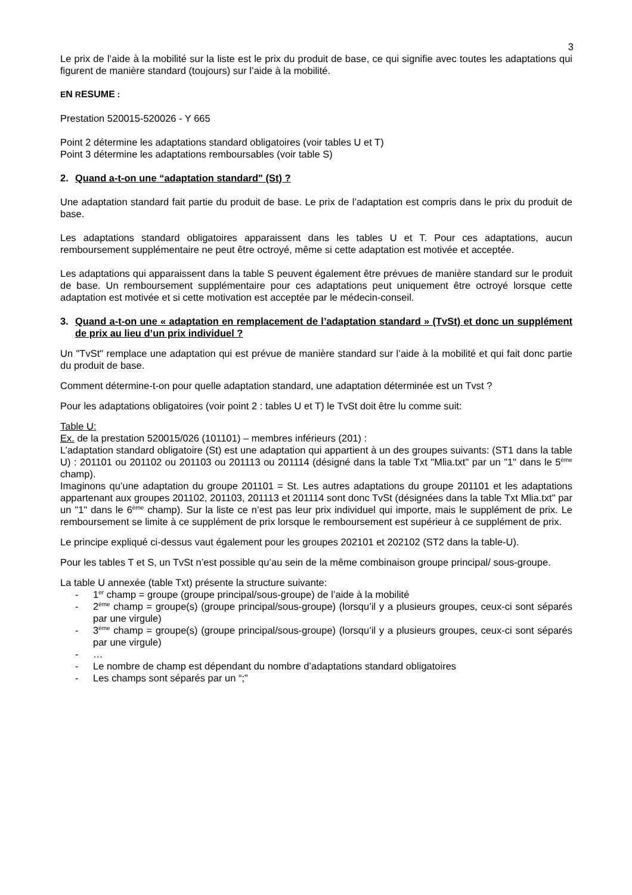3
Le prix de l’aide à la mobilité sur la liste est le prix du produit de base, ce qui signifie avec toutes les adaptations qui figurent de manière standard (toujours) sur l’aide à la mobilité.
EN RESUME :
Prestation 520015-520026 - Y 665
Point 2 détermine les adaptations standard obligatoires (voir tables U et T)
Point 3 détermine les adaptations remboursables (voir table S)
2. Quand a-t-on une “adaptation standard" (St) ?
Une adaptation standard fait partie du produit de base. Le prix de l’adaptation est compris dans le prix du produit de base.
Les adaptations standard obligatoires apparaissent dans les tables U et T. Pour ces adaptations, aucun remboursement supplémentaire ne peut être octroyé, même si cette adaptation est motivée et acceptée.
Les adaptations qui apparaissent dans la table S peuvent également être prévues de manière standard sur le produit de base. Un remboursement supplémentaire pour ces adaptations peut uniquement être octroyé lorsque cette adaptation est motivée et si cette motivation est acceptée par le médecin-conseil.
3. Quand a-t-on une « adaptation en remplacement de l’adaptation standard » (TvSt) et donc un supplément de prix au lieu d’un prix individuel ?
Un "TvSt" remplace une adaptation qui est prévue de manière standard sur l’aide à la mobilité et qui fait donc partie du produit de base.
Comment détermine-t-on pour quelle adaptation standard, une adaptation déterminée est un Tvst ?
Pour les adaptations obligatoires (voir point 2 : tables U et T) le TvSt doit être lu comme suit:
Table U:
Ex. de la prestation 520015/026 (101101) – membres inférieurs (201) :
L’adaptation standard obligatoire (St) est une adaptation qui appartient à un des groupes suivants: (ST1 dans la table U) : 201101 ou 201102 ou 201103 ou 201113 ou 201114 (désigné dans la table Txt "Mlia.txt" par un "1" dans le 5<sup>ème</sup> champ).
Imaginons qu’une adaptation du groupe 201101 = St. Les autres adaptations du groupe 201101 et les adaptations appartenant aux groupes 201102, 201103, 201113 et 201114 sont donc TvSt (désignées dans la table Txt Mlia.txt" par un "1" dans le 6<sup>ème</sup> champ). Sur la liste ce n’est pas leur prix individuel qui importe, mais le supplément de prix. Le remboursement se limite à ce supplément de prix lorsque le remboursement est supérieur à ce supplément de prix.
Le principe expliqué ci-dessus vaut également pour les groupes 202101 et 202102 (ST2 dans la table-U).
Pour les tables T et S, un TvSt n’est possible qu’au sein de la même combinaison groupe principal/ sous-groupe.
La table U annexée (table Txt) présente la structure suivante:
- 1<sup>er</sup> champ = groupe (groupe principal/sous-groupe) de l’aide à la mobilité
- 2<sup>ème</sup> champ = groupe(s) (groupe principal/sous-groupe) (lorsqu’il y a plusieurs groupes, ceux-ci sont séparés par une virgule)
- 3<sup>ème</sup> champ = groupe(s) (groupe principal/sous-groupe) (lorsqu’il y a plusieurs groupes, ceux-ci sont séparés par une virgule)
- …
- Le nombre de champ est dépendant du nombre d’adaptations standard obligatoires
- Les champs sont séparés par un “;”